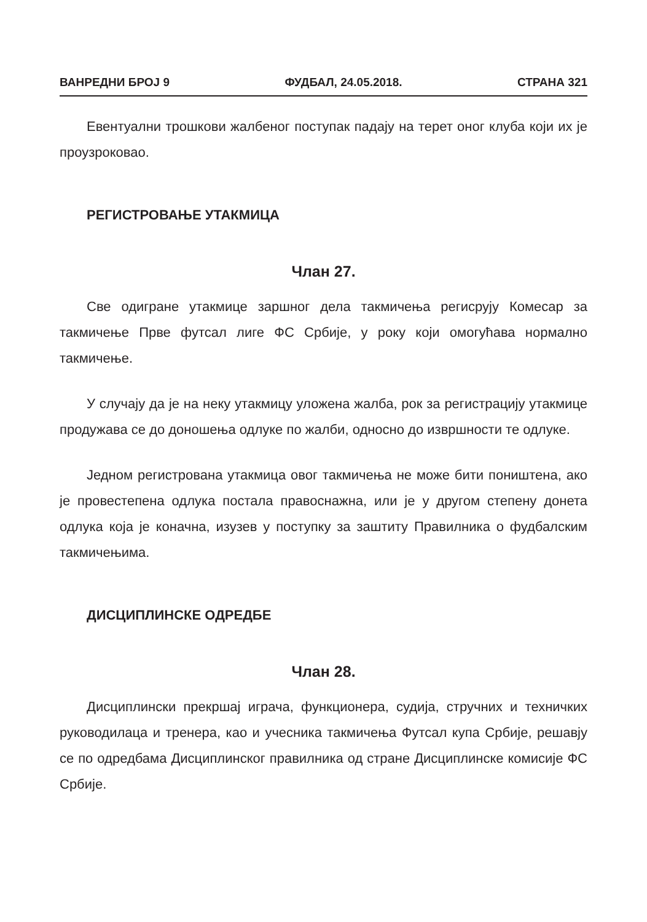ВАНРЕДНИ БРОЈ 9 ФУДБАЛ, 24.05.2018. СТРАНА 321
Евентуални трошкови жалбеног поступак падају на терет оног клуба који их је проузроковао.
РЕГИСТРОВАЊЕ УТАКМИЦА
Члан 27.
Све одигране утакмице заршног дела такмичења регисрују Комесар за такмичење Прве футсал лиге ФС Србије, у року који омогућава нормално такмичење.
У случају да је на неку утакмицу уложена жалба, рок за регистрацију утакмице продужава се до доношења одлуке по жалби, односно до извршности те одлуке.
Једном регистрована утакмица овог такмичења не може бити поништена, ако је провестепена одлука постала правоснажна, или је у другом степену донета одлука која је коначна, изузев у поступку за заштиту Правилника о фудбалским такмичењима.
ДИСЦИПЛИНСКЕ ОДРЕДБЕ
Члан 28.
Дисциплински прекршај играча, функционера, судија, стручних и техничких руководилаца и тренера, као и учесника такмичења Футсал купа Србије, решавју се по одредбама Дисциплинског правилника од стране Дисциплинске комисије ФС Србије.